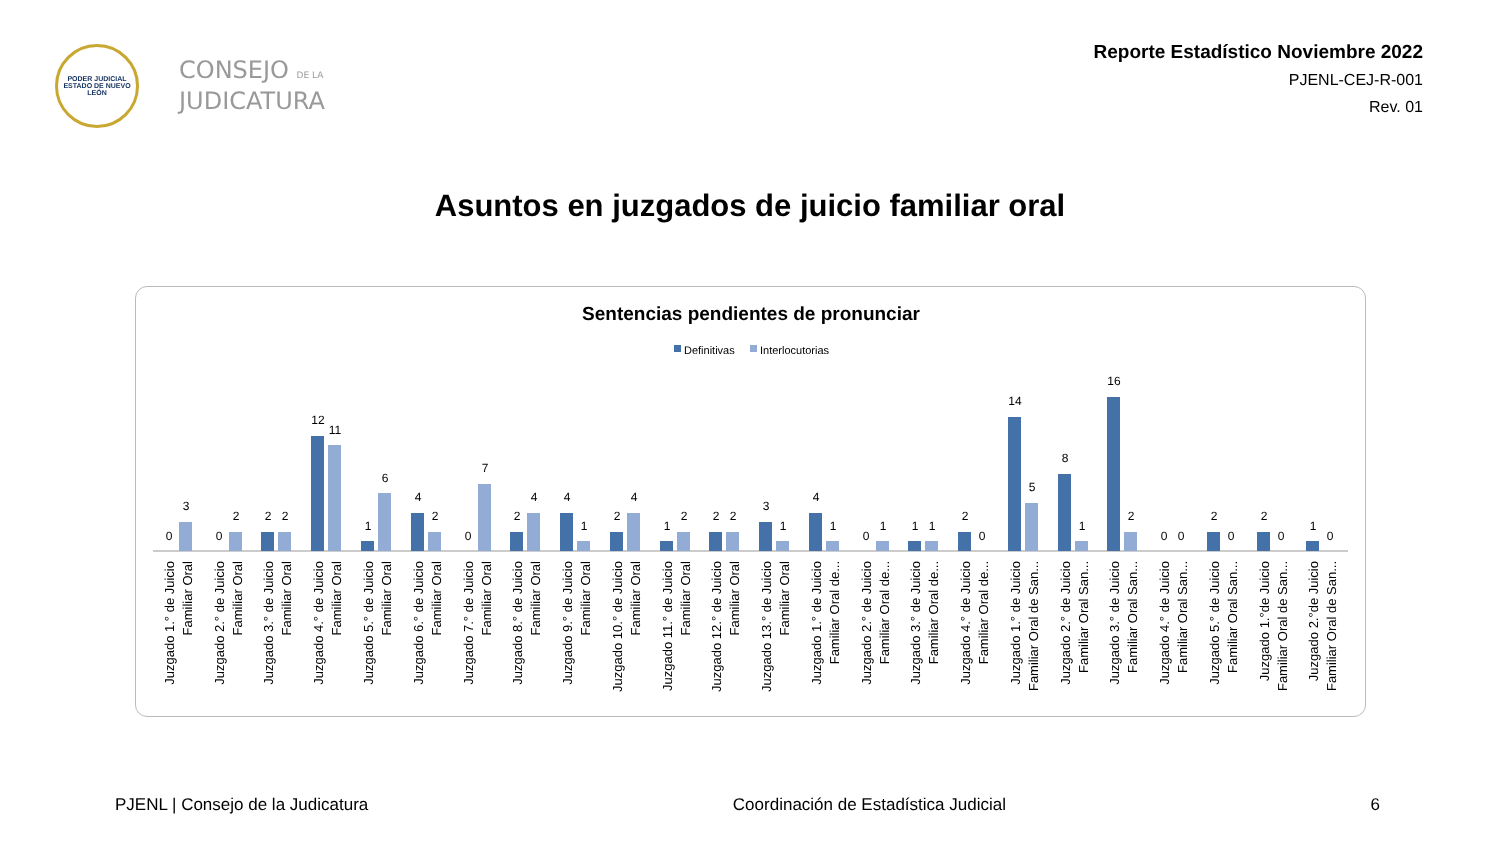PODER JUDICIAL
ESTADO DE NUEVO LEÓN
CONSEJO DE LA
JUDICATURA
Reporte Estadístico Noviembre 2022
PJENL-CEJ-R-001
Rev. 01
Asuntos en juzgados de juicio familiar oral
Sentencias pendientes de pronunciar
Definitivas
Interlocutorias
0
3
0
2
2
2
12
11
1
6
4
2
0
7
2
4
4
1
2
4
1
2
2
2
3
1
4
1
0
1
1
1
2
0
14
5
8
1
16
2
0
0
2
0
2
0
1
0
Juzgado 1.° de Juicio
Familiar Oral
Juzgado 2.° de Juicio
Familiar Oral
Juzgado 3.° de Juicio
Familiar Oral
Juzgado 4.° de Juicio
Familiar Oral
Juzgado 5.° de Juicio
Familiar Oral
Juzgado 6.° de Juicio
Familiar Oral
Juzgado 7.° de Juicio
Familiar Oral
Juzgado 8.° de Juicio
Familiar Oral
Juzgado 9.° de Juicio
Familiar Oral
Juzgado 10.° de Juicio
Familiar Oral
Juzgado 11.° de Juicio
Familiar Oral
Juzgado 12.° de Juicio
Familiar Oral
Juzgado 13.° de Juicio
Familiar Oral
Juzgado 1.° de Juicio
Familiar Oral de...
Juzgado 2.° de Juicio
Familiar Oral de...
Juzgado 3.° de Juicio
Familiar Oral de...
Juzgado 4.° de Juicio
Familiar Oral de...
Juzgado 1.° de Juicio
Familiar Oral de San...
Juzgado 2.° de Juicio
Familiar Oral San...
Juzgado 3.° de Juicio
Familiar Oral San...
Juzgado 4.° de Juicio
Familiar Oral San...
Juzgado 5.° de Juicio
Familiar Oral San...
Juzgado 1.°de Juicio
Familiar Oral de San...
Juzgado 2.°de Juicio
Familiar Oral de San...
PJENL | Consejo de la Judicatura Coordinación de Estadística Judicial 6